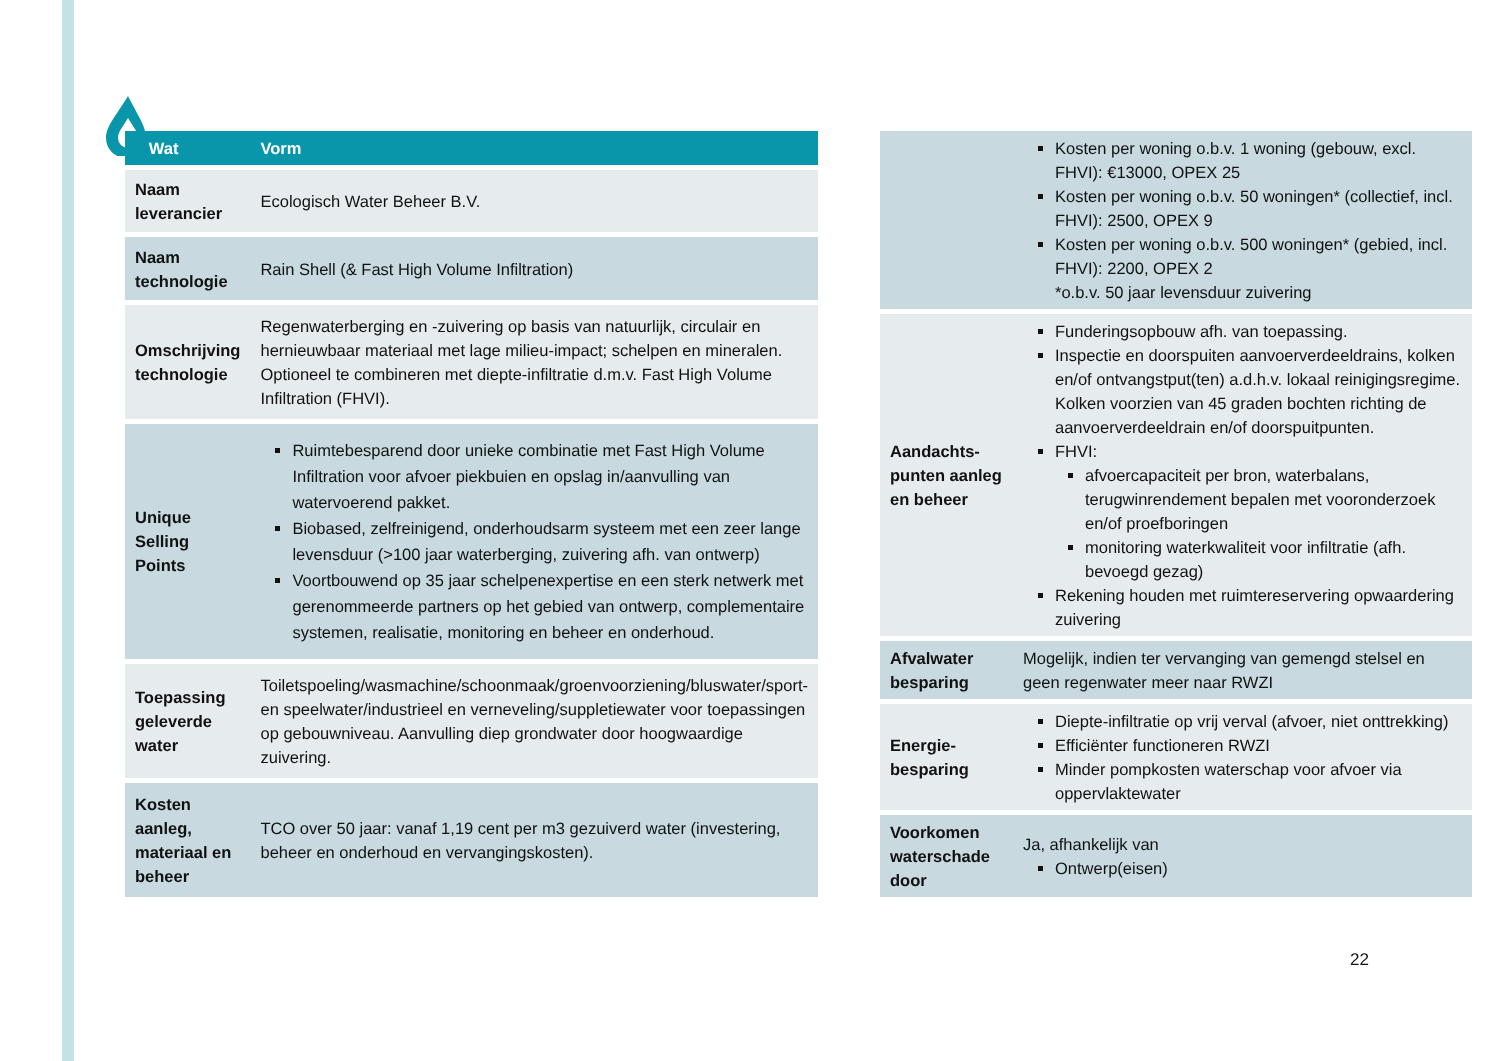| Wat | Vorm |
| --- | --- |
| Naam leverancier | Ecologisch Water Beheer B.V. |
| Naam technologie | Rain Shell (& Fast High Volume Infiltration) |
| Omschrijving technologie | Regenwaterberging en -zuivering op basis van natuurlijk, circulair en hernieuwbaar materiaal met lage milieu-impact; schelpen en mineralen. Optioneel te combineren met diepte-infiltratie d.m.v. Fast High Volume Infiltration (FHVI). |
| Unique Selling Points | Ruimtebesparend door unieke combinatie met Fast High Volume Infiltration voor afvoer piekbuien en opslag in/aanvulling van watervoerend pakket. Biobased, zelfreinigend, onderhoudsarm systeem met een zeer lange levensduur (>100 jaar waterberging, zuivering afh. van ontwerp) Voortbouwend op 35 jaar schelpenexpertise en een sterk netwerk met gerenommeerde partners op het gebied van ontwerp, complementaire systemen, realisatie, monitoring en beheer en onderhoud. |
| Toepassing geleverde water | Toiletspoeling/wasmachine/schoonmaak/groenvoorziening/bluswater/sport- en speelwater/industrieel en verneveling/suppletiewater voor toepassingen op gebouwniveau. Aanvulling diep grondwater door hoogwaardige zuivering. |
| Kosten aanleg, materiaal en beheer | TCO over 50 jaar: vanaf 1,19 cent per m3 gezuiverd water (investering, beheer en onderhoud en vervangingskosten). |
| | Kosten per woning o.b.v. 1 woning (gebouw, excl. FHVI): €13000, OPEX 25 Kosten per woning o.b.v. 50 woningen* (collectief, incl. FHVI): 2500, OPEX 9 Kosten per woning o.b.v. 500 woningen* (gebied, incl. FHVI): 2200, OPEX 2 *o.b.v. 50 jaar levensduur zuivering |
| Aandachts-punten aanleg en beheer | Funderingsopbouw afh. van toepassing. Inspectie en doorspuiten aanvoerverdeeldrains, kolken en/of ontvangstput(ten) a.d.h.v. lokaal reinigingsregime. Kolken voorzien van 45 graden bochten richting de aanvoerverdeeldrain en/of doorspuitpunten. FHVI: afvoercapaciteit per bron, waterbalans, terugwinrendement bepalen met vooronderzoek en/of proefboringen monitoring waterkwaliteit voor infiltratie (afh. bevoegd gezag) Rekening houden met ruimtereservering opwaardering zuivering |
| Afvalwater besparing | Mogelijk, indien ter vervanging van gemengd stelsel en geen regenwater meer naar RWZI |
| Energie-besparing | Diepte-infiltratie op vrij verval (afvoer, niet onttrekking) Efficiënter functioneren RWZI Minder pompkosten waterschap voor afvoer via oppervlaktewater |
| Voorkomen waterschade door | Ja, afhankelijk van Ontwerp(eisen) |
22